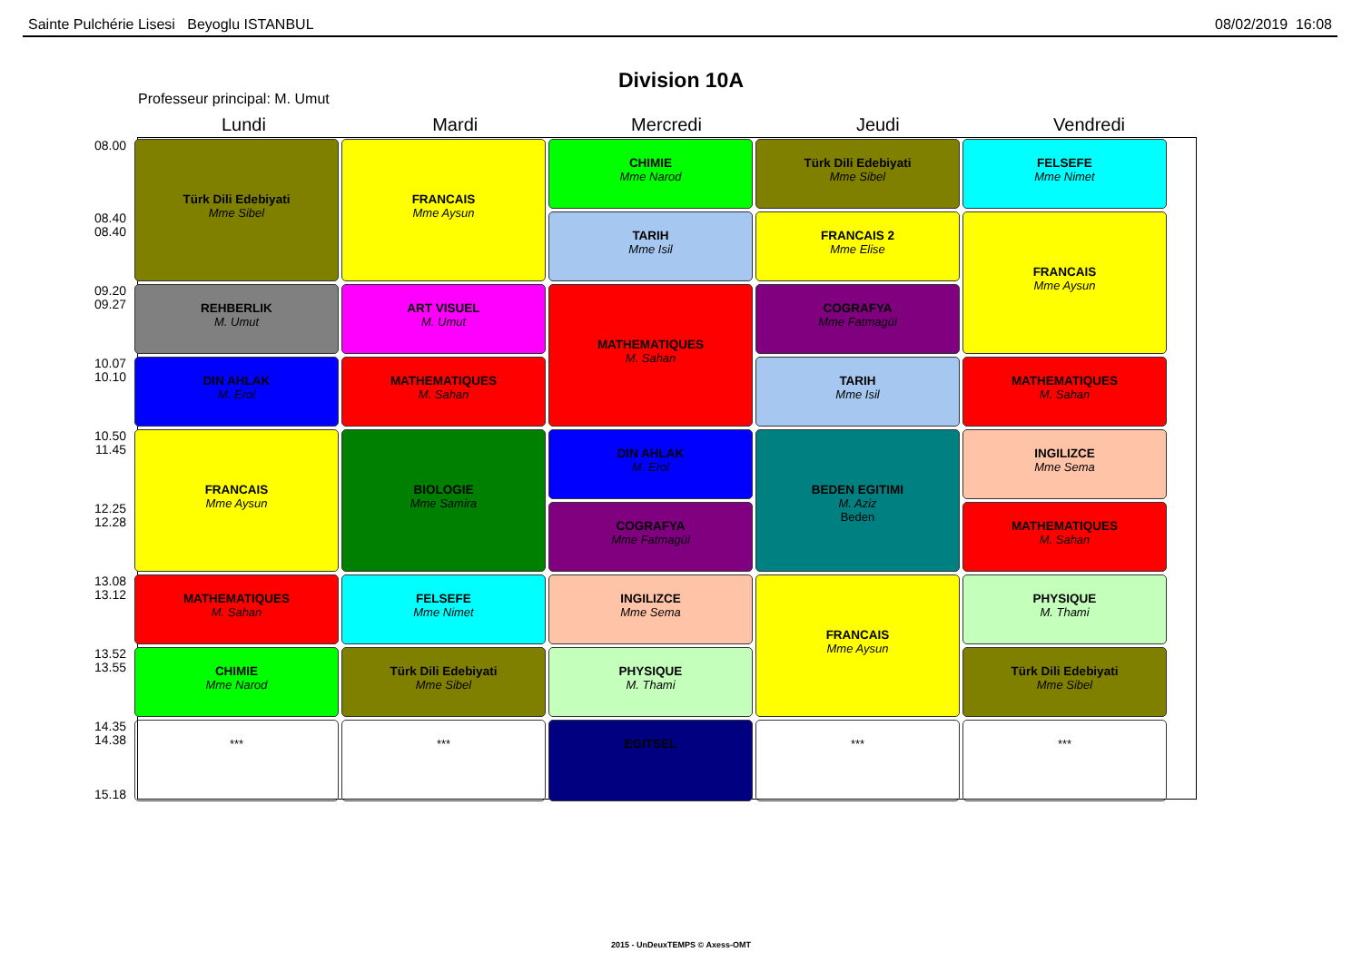Sainte Pulchérie Lisesi Beyoglu ISTANBUL 08/02/2019 16:08
Division 10A
Professeur principal: M. Umut
Lundi Mardi Mercredi Jeudi Vendredi
| 08.00 | Türk Dili Edebiyati Mme Sibel | FRANCAIS Mme Aysun | CHIMIE Mme Narod | Türk Dili Edebiyati Mme Sibel | FELSEFE Mme Nimet |
| 08.40 08.40 | | | TARIH Mme Isil | FRANCAIS 2 Mme Elise | FRANCAIS Mme Aysun |
| 09.20 09.27 | REHBERLIK M. Umut | ART VISUEL M. Umut | MATHEMATIQUES M. Sahan | COGRAFYA Mme Fatmagül | |
| 10.07 10.10 | DIN AHLAK M. Erol | MATHEMATIQUES M. Sahan | | TARIH Mme Isil | MATHEMATIQUES M. Sahan |
| 10.50 11.45 | FRANCAIS Mme Aysun | BIOLOGIE Mme Samira | DIN AHLAK M. Erol | BEDEN EGITIMI M. Aziz Beden | INGILIZCE Mme Sema |
| 12.25 12.28 | | | COGRAFYA Mme Fatmagül | | MATHEMATIQUES M. Sahan |
| 13.08 13.12 | MATHEMATIQUES M. Sahan | FELSEFE Mme Nimet | INGILIZCE Mme Sema | FRANCAIS Mme Aysun | PHYSIQUE M. Thami |
| 13.52 13.55 | CHIMIE Mme Narod | Türk Dili Edebiyati Mme Sibel | PHYSIQUE M. Thami | | Türk Dili Edebiyati Mme Sibel |
| 14.35 14.38 15.18 | *** | *** | EGITSEL | *** | *** |
2015 - UnDeuxTEMPS © Axess-OMT